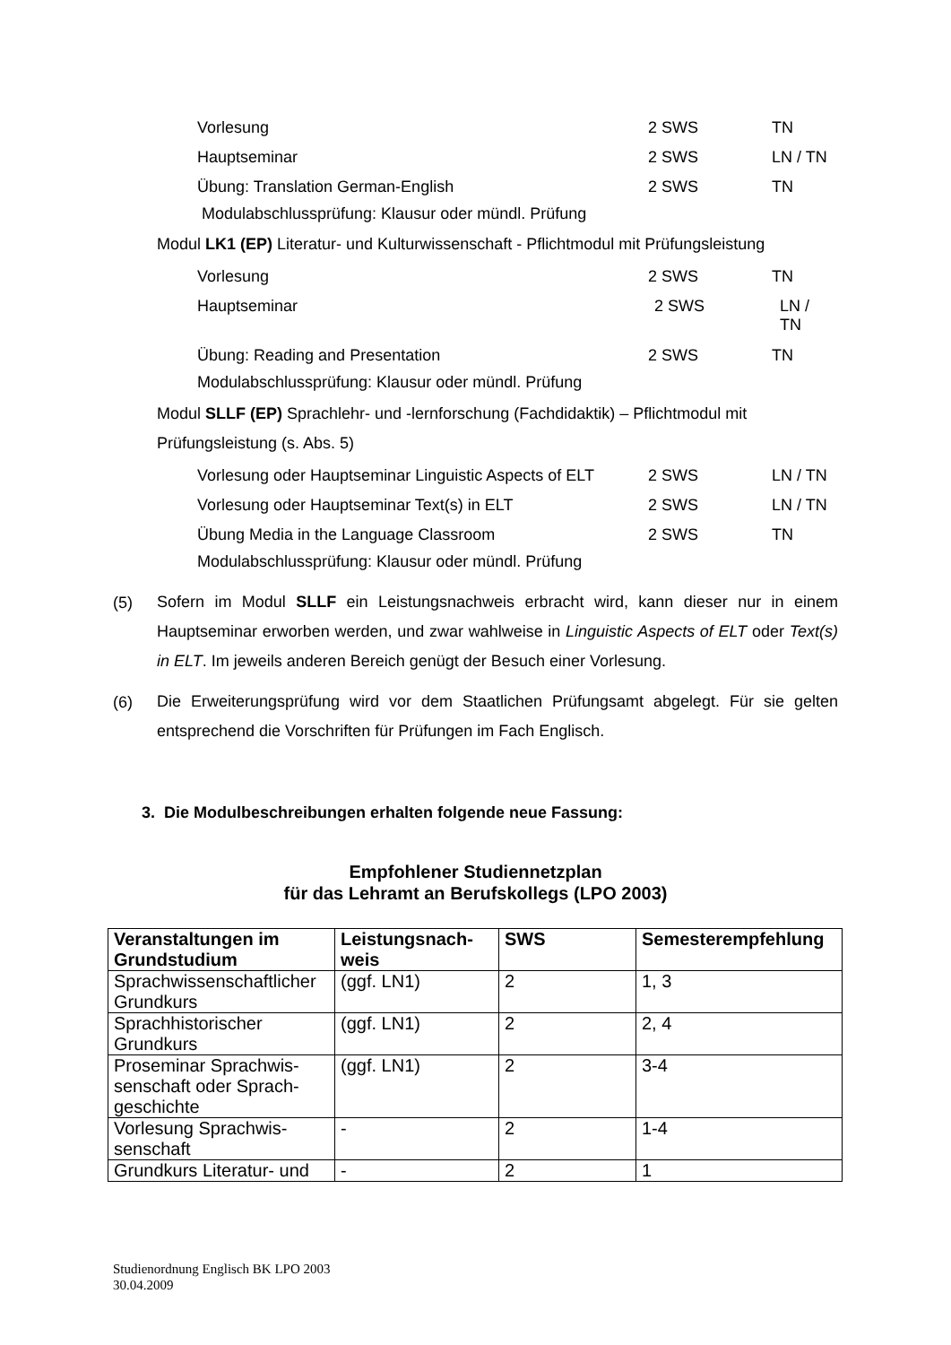Vorlesung 2 SWS TN
Hauptseminar 2 SWS LN / TN
Übung: Translation German-English 2 SWS TN
Modulabschlussprüfung: Klausur oder mündl. Prüfung
Modul LK1 (EP) Literatur- und Kulturwissenschaft - Pflichtmodul mit Prüfungsleistung
Vorlesung 2 SWS TN
Hauptseminar 2 SWS LN / TN
Übung: Reading and Presentation 2 SWS TN
Modulabschlussprüfung: Klausur oder mündl. Prüfung
Modul SLLF (EP) Sprachlehr- und -lernforschung (Fachdidaktik) – Pflichtmodul mit Prüfungsleistung (s. Abs. 5)
Vorlesung oder Hauptseminar Linguistic Aspects of ELT 2 SWS LN / TN
Vorlesung oder Hauptseminar Text(s) in ELT 2 SWS LN / TN
Übung Media in the Language Classroom 2 SWS TN
Modulabschlussprüfung: Klausur oder mündl. Prüfung
(5)
Sofern im Modul SLLF ein Leistungsnachweis erbracht wird, kann dieser nur in einem Hauptseminar erworben werden, und zwar wahlweise in Linguistic Aspects of ELT oder Text(s) in ELT. Im jeweils anderen Bereich genügt der Besuch einer Vorlesung.
(6)
Die Erweiterungsprüfung wird vor dem Staatlichen Prüfungsamt abgelegt. Für sie gelten entsprechend die Vorschriften für Prüfungen im Fach Englisch.
3. Die Modulbeschreibungen erhalten folgende neue Fassung:
Empfohlener Studiennetzplan
für das Lehramt an Berufskollegs (LPO 2003)
| Veranstaltungen im Grundstudium | Leistungsnach-weis | SWS | Semesterempfehlung |
| --- | --- | --- | --- |
| Sprachwissenschaftlicher Grundkurs | (ggf. LN1) | 2 | 1, 3 |
| Sprachhistorischer Grundkurs | (ggf. LN1) | 2 | 2, 4 |
| Proseminar Sprachwis-senschaft oder Sprach-geschichte | (ggf. LN1) | 2 | 3-4 |
| Vorlesung Sprachwis-senschaft | - | 2 | 1-4 |
| Grundkurs Literatur- und | - | 2 | 1 |
Studienordnung Englisch BK LPO 2003
30.04.2009